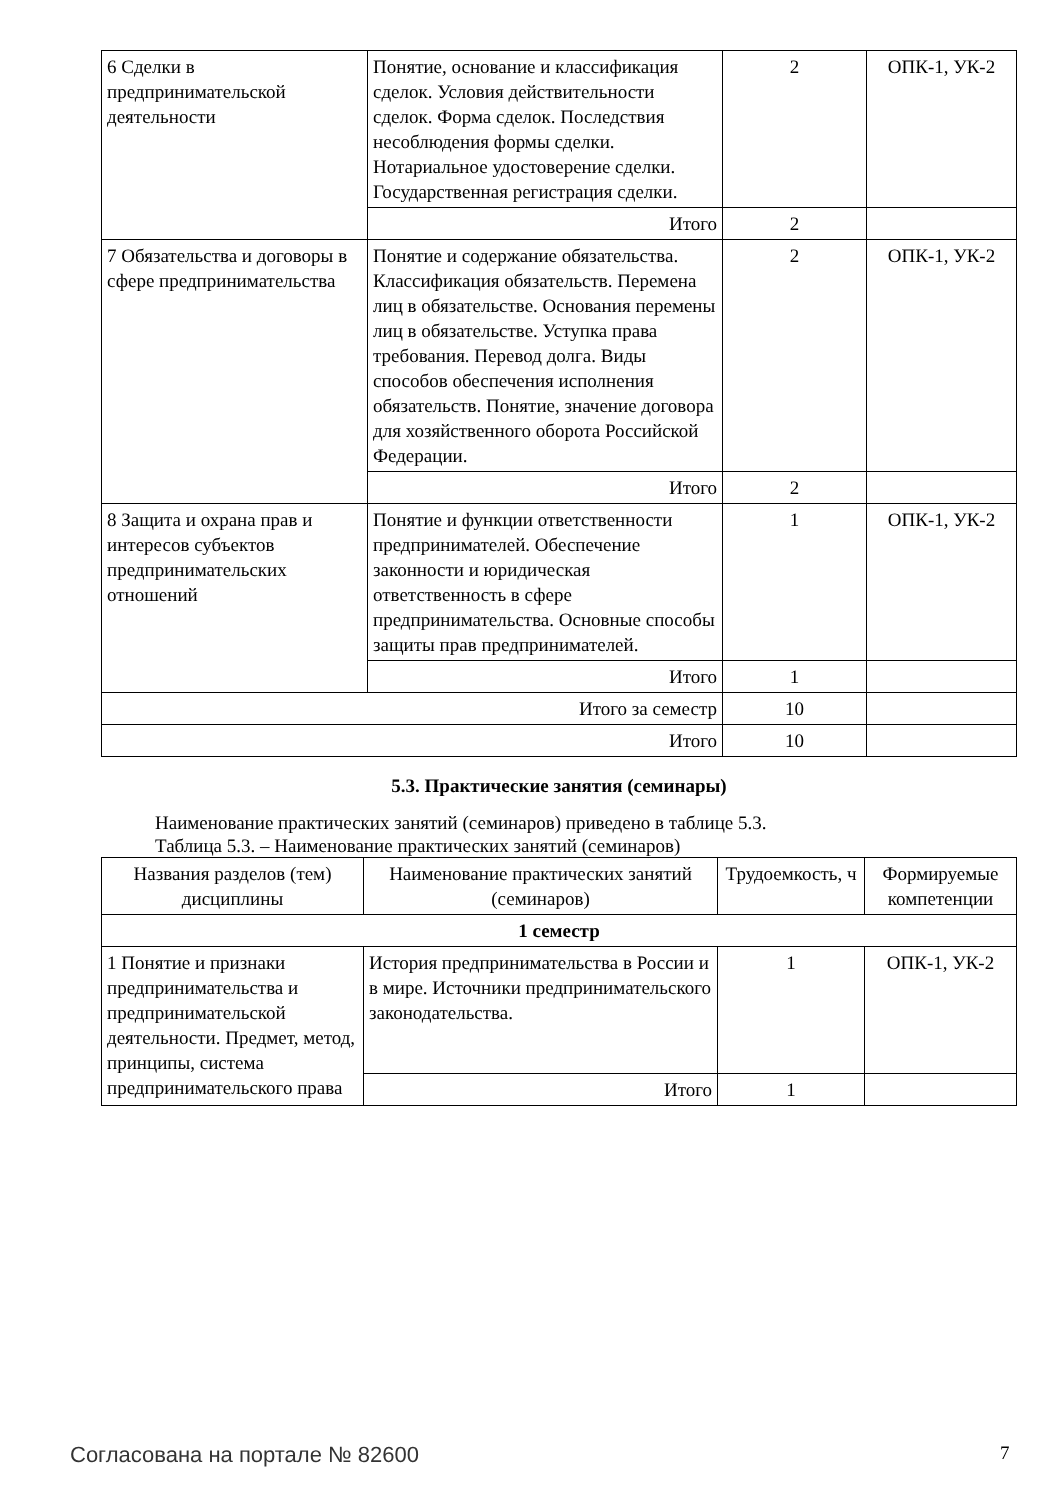| 6 Сделки в предпринимательской деятельности | Понятие, основание и классификация сделок. Условия действительности сделок. Форма сделок. Последствия несоблюдения формы сделки. Нотариальное удостоверение сделки. Государственная регистрация сделки. | 2 | ОПК-1, УК-2 |
| | Итого | 2 | |
| 7 Обязательства и договоры в сфере предпринимательства | Понятие и содержание обязательства. Классификация обязательств. Перемена лиц в обязательстве. Основания перемены лиц в обязательстве. Уступка права требования. Перевод долга. Виды способов обеспечения исполнения обязательств. Понятие, значение договора для хозяйственного оборота Российской Федерации. | 2 | ОПК-1, УК-2 |
| | Итого | 2 | |
| 8 Защита и охрана прав и интересов субъектов предпринимательских отношений | Понятие и функции ответственности предпринимателей. Обеспечение законности и юридическая ответственность в сфере предпринимательства. Основные способы защиты прав предпринимателей. | 1 | ОПК-1, УК-2 |
| | Итого | 1 | |
| Итого за семестр | | 10 | |
| Итого | | 10 | |
5.3. Практические занятия (семинары)
Наименование практических занятий (семинаров) приведено в таблице 5.3.
Таблица 5.3. – Наименование практических занятий (семинаров)
| Названия разделов (тем) дисциплины | Наименование практических занятий (семинаров) | Трудоемкость, ч | Формируемые компетенции |
| --- | --- | --- | --- |
| 1 семестр | | | |
| 1 Понятие и признаки предпринимательства и предпринимательской деятельности. Предмет, метод, принципы, система предпринимательского права | История предпринимательства в России и в мире. Источники предпринимательского законодательства. | 1 | ОПК-1, УК-2 |
| | Итого | 1 | |
Согласована на портале № 82600 7